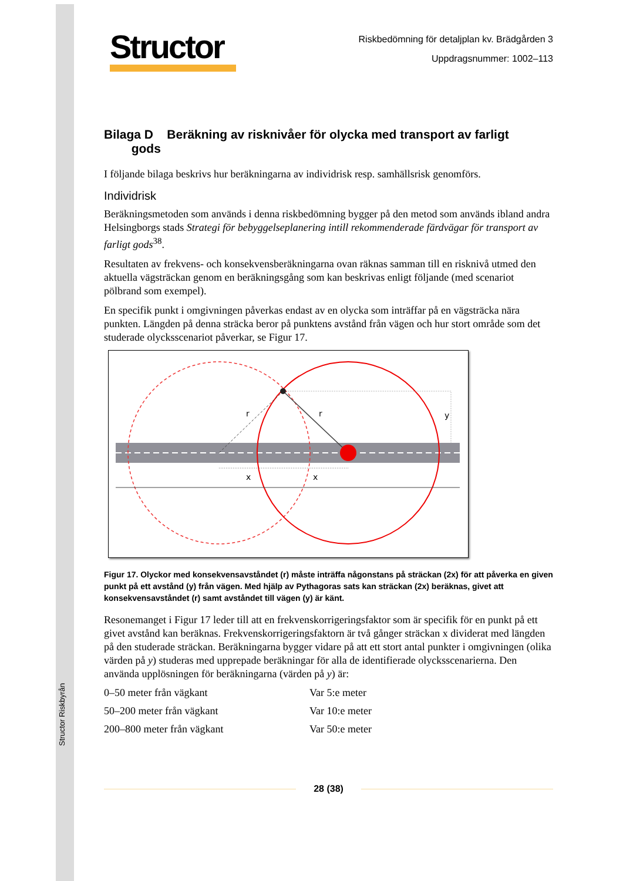Structor Riskbyrån
Structor
Riskbedömning för detaljplan kv. Brädgården 3
Uppdragsnummer: 1002–113
Bilaga D Beräkning av risknivåer för olycka med transport av farligt
gods
I följande bilaga beskrivs hur beräkningarna av individrisk resp. samhällsrisk genomförs.
Individrisk
Beräkningsmetoden som används i denna riskbedömning bygger på den metod som används ibland andra Helsingborgs stads Strategi för bebyggelseplanering intill rekommenderade färdvägar för transport av farligt gods<sup>38</sup>.
Resultaten av frekvens- och konsekvensberäkningarna ovan räknas samman till en risknivå utmed den aktuella vägsträckan genom en beräkningsgång som kan beskrivas enligt följande (med scenariot pölbrand som exempel).
En specifik punkt i omgivningen påverkas endast av en olycka som inträffar på en vägsträcka nära punkten. Längden på denna sträcka beror på punktens avstånd från vägen och hur stort område som det studerade olycksscenariot påverkar, se Figur 17.
x
x
r
r
y
Figur 17. Olyckor med konsekvensavståndet (r) måste inträffa någonstans på sträckan (2x) för att påverka en given punkt på ett avstånd (y) från vägen. Med hjälp av Pythagoras sats kan sträckan (2x) beräknas, givet att konsekvensavståndet (r) samt avståndet till vägen (y) är känt.
Resonemanget i Figur 17 leder till att en frekvenskorrigeringsfaktor som är specifik för en punkt på ett givet avstånd kan beräknas. Frekvenskorrigeringsfaktorn är två gånger sträckan x dividerat med längden på den studerade sträckan. Beräkningarna bygger vidare på att ett stort antal punkter i omgivningen (olika värden på y) studeras med upprepade beräkningar för alla de identifierade olycksscenarierna. Den använda upplösningen för beräkningarna (värden på y) är:
0–50 meter från vägkant Var 5:e meter
50–200 meter från vägkant Var 10:e meter
200–800 meter från vägkant Var 50:e meter
28 (38)